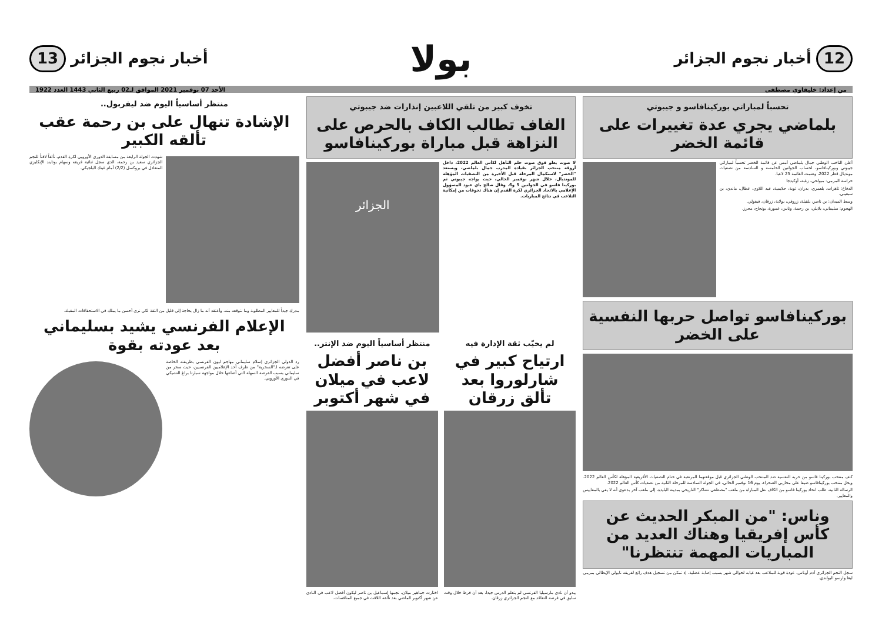12 أخبار نجوم الجزائر
بولا
أخبار نجوم الجزائر 13
من إعداد: خليفاوي مصطفى الأحد 07 نوفمبر 2021 الموافق لـ02 ربيع الثاني 1443 العدد 1922
تحسباً لمباراتي بوركينافاسو و جيبوتي
بلماضي يجري عدة تغييرات على قائمة الخضر
أعلن الناخب الوطني جمال بلماضي أمس عن قائمة الخضر تحسباً لمباراتي جيبوتي وبوركينافاسو، لحساب الجولتين الخامسة و السادسة من تصفيات مونديال قطر 2022، وضمت القائمة 25 لاعبا.
حراسة المرمى: مبولحي، زغبة، أوكيدجا
الدفاع: تاهرات، بلعمري، بدران، توبة، حلايمية، عبد اللاوي، عطال، ماندي، بن سبعيني.
وسط الميدان: بن ناصر، بلقبلة، زروقي، بولاية، زرقان، فيغولي.
الهجوم: سليماني، بلايلي، بن رحمة، وناس، عمورة، بونجاح، محرز.
بوركينافاسو تواصل حربها النفسية على الخضر
كثف منتخب بوركينا فاسو من حربه النفسية ضد المنتخب الوطني الجزائري قبل موقعتهما المرتقبة في ختام التصفيات الأفريقية المؤهلة لكأس العالم 2022. ويحل منتخب بوركينافاسو ضيفا على محاربي الصحراء، يوم 16 نوفمبر الحالي، في الجولة السادسة للمرحلة الثانية من تصفيات كأس العالم 2022.
الرسالة الثانية، طلب اتحاد بوركينا فاسو من الكاف نقل المباراة من ملعب "مصطفى تشاكر" التاريخي بمدينة البليدة، إلى ملعب آخر بدعوى أنه لا يفي بالمقاييس والمعايير.
وناس: "من المبكر الحديث عن كأس إفريقيا وهناك العديد من المباريات المهمة تنتظرنا"
سجل النجم الجزائري آدم أوناس، عودة قوية للملاعب بعد غيابه لحوالي شهر بسبب إصابة عضلية، إذ تمكن من تسجيل هدف رائع لفريقه نابولي الإيطالي بمرمى ليغا وارسو البولندي.
تخوف كبير من تلقي اللاعبين إنذارات ضد جيبوتي
الفاف تطالب الكاف بالحرص على النزاهة قبل مباراة بوركينافاسو
لا صوت يعلو فوق صوت حلم التأهل لكأس العالم 2022، داخل أروقة منتخب الجزائر بقيادة المدرب جمال بلماضي، ويستعد "الخضر" لاستكمال المرحلة قبل الأخيرة من التصفيات المؤهلة للمونديال، خلال شهر نوفمبر الحالي، حيث يواجه جيبوتي ثم بوركينا فاسو في الجولتين 5 و6. وقال صالح باي عبود المسؤول الإعلامي بالاتحاد الجزائري لكرة القدم إن هناك تخوفات من إمكانية التلاعب في نتائج المباريات.
الجزائر
لم يخيّب ثقة الإدارة فيه
ارتياح كبير في شارلوروا بعد تألق زرقان
يبدو أن نادي مارسيليا الفرنسي لم يتعلم الدرس جيدا، بعد أن فرط خلال وقت سابق في فرصة التعاقد مع النجم الجزائري زرقان.
منتظر أساسياً اليوم ضد الإنتر..
بن ناصر أفضل لاعب في ميلان في شهر أكتوبر
اختارت جماهير ميلان، نجمها إسماعيل بن ناصر ليكون أفضل لاعب في النادي عن شهر أكتوبر الماضي بعد تألقه اللافت في جميع المنافسات.
منتظر أساسياً اليوم ضد ليفربول..
الإشادة تنهال على بن رحمة عقب تألقه الكبير
شهدت الجولة الرابعة من مسابقة الدوري الأوروبي لكرة القدم، تألقاً لافتاً للنجم الجزائري سعيد بن رحمة، الذي سجل ثنائية فريقه وسهام بوتايند الإنكليزي المتعادل في بروكسل (2/2) أمام غينك البلجيكي.
مدرك جيداً للمعايير المطلوبة وما نتوقعه منه، وأعتقد أنه ما زال بحاجة إلى قليل من الثقة لكي نرى أحسن ما يملك في الاستحقاقات المقبلة.
الإعلام الفرنسي يشيد بسليماني بعد عودته بقوة
رد الدولي الجزائري إسلام سليماني مهاجم ليون الفرنسي بطريقته الخاصة على تعرضه لـ"السخرية" من طرف أحد الإعلاميين الفرنسيين، حيث سخر من سليماني بسبب الفرصة السهلة التي أضاعها خلال مواجهة سبارتا براغ التشيكي في الدوري الأوروبي.